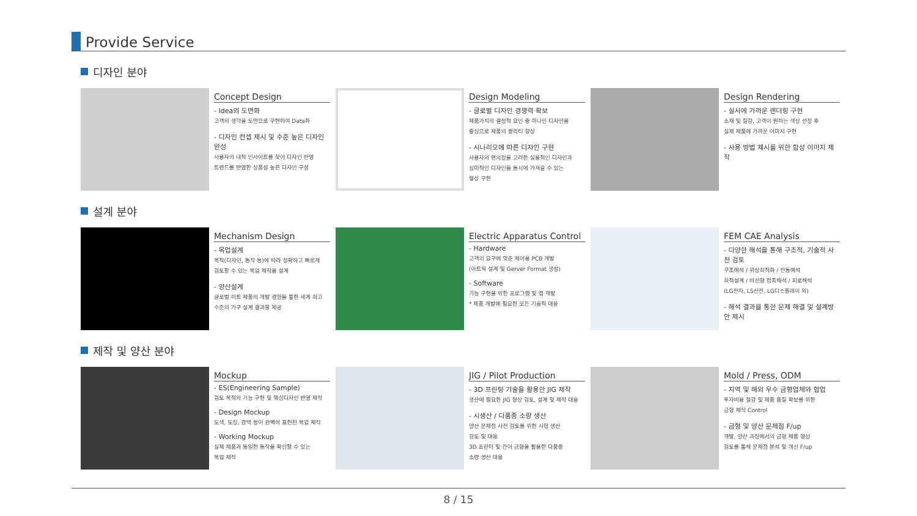Provide Service
디자인 분야
Concept Design
- Idea의 도면화
고객의 생각을 도면으로 구현하여 Data화
- 디자인 컨셉 제시 및 수준 높은 디자인 완성
사용자의 내적 인사이트를 찾아 디자인 반영
트렌드를 반영한 상품성 높은 디자인 구성
Design Modeling
- 글로벌 디자인 경쟁력 확보
제품가치의 결정적 요인 중 하나인 디자인을
중심으로 제품의 퀄리티 향상
- 시나리오에 따른 디자인 구현
사용자의 편의정을 고려한 실용적인 디자인과
심미적인 디자인을 동시에 가져갈 수 있는
형상 구현
Design Rendering
- 실사에 가까운 렌더링 구현
소재 및 질감, 고객이 원하는 색상 선정 후
실제 제품에 가까운 이미지 구현
- 사용 방법 제시를 위한 합성 이미지 제작
설계 분야
Mechanism Design
- 목업설계
목적(디자인, 동작 등)에 따라 정확하고 빠르게
검토할 수 있는 목업 제작용 설계
- 양산설계
글로벌 히트 제품의 개발 경험을 통한 세계 최고
수준의 기구 설계 결과물 제공
Electric Apparatus Control
- Hardware
고객의 요구에 맞춘 제어용 PCB 개발
(아트웍 설계 및 Gerver Format 생성)
- Software
기능 구현을 위한 프로그램 및 앱 개발
* 제품 개발에 필요한 모든 기술적 대응
FEM CAE Analysis
- 다양한 해석을 통해 구조적, 기술적 사전 검토
구조해석 / 위상최적화 / 진동해석
최적설계 / 비선형 접촉해석 / 피로해석
(LG전자, LS산전, LG디스플레이 외)
- 해석 결과를 통한 문제 해결 및 설계방안 제시
제작 및 양산 분야
Mockup
- ES(Engineering Sample)
검토 목적의 기능 구현 및 핵심디자인 반영 제작
- Design Mockup
도색, 도장, 광택 등이 완벽히 표현된 목업 제작
- Working Mockup
실제 제품과 동일한 동작을 확인할 수 있는
목업 제작
JIG / Pilot Production
- 3D 프린팅 기술을 활용한 JIG 제작
생산에 필요한 JIG 형상 검토, 설계 및 제작 대응
- 시생산 / 다품종 소량 생산
양산 문제점 사전 검토를 위한 시험 생산
검토 및 대응
3D 프린터 및 간이 금형을 활용한 다품종
소량 생산 대응
Mold / Press, ODM
- 지역 및 해외 우수 금형업체와 협업
투자비용 절감 및 제품 품질 확보를 위한
금형 제작 Control
- 금형 및 양산 문제점 F/up
개발, 양산 과정에서의 금형 제품 형상
검토를 통해 문제점 분석 및 개선 F/up
8 / 15